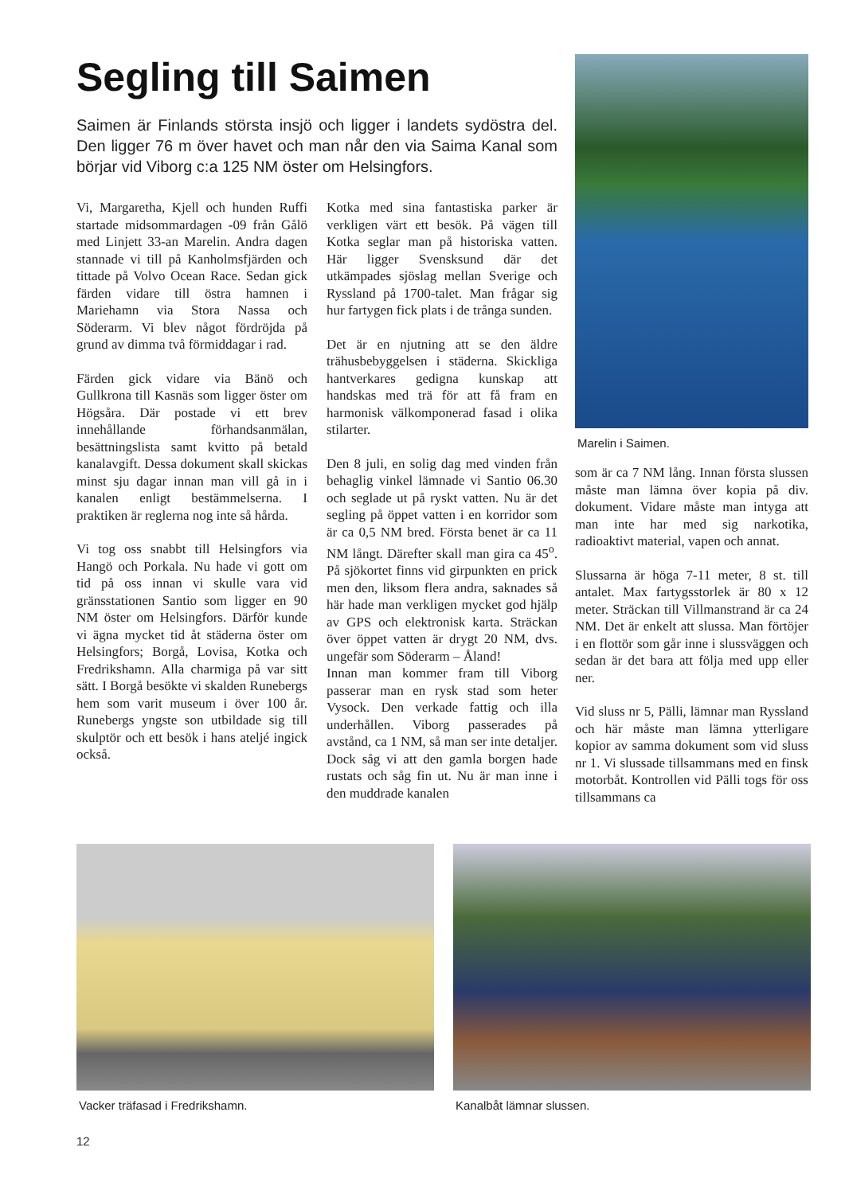Segling till Saimen
Saimen är Finlands största insjö och ligger i landets sydöstra del. Den ligger 76 m över havet och man når den via Saima Kanal som börjar vid Viborg c:a 125 NM öster om Helsingfors.
Vi, Margaretha, Kjell och hunden Ruffi startade midsommardagen -09 från Gålö med Linjett 33-an Marelin. Andra dagen stannade vi till på Kanholmsfjärden och tittade på Volvo Ocean Race. Sedan gick färden vidare till östra hamnen i Mariehamn via Stora Nassa och Söderarm. Vi blev något fördröjda på grund av dimma två förmiddagar i rad.
Färden gick vidare via Bänö och Gullkrona till Kasnäs som ligger öster om Högsåra. Där postade vi ett brev innehållande förhandsanmälan, besättningslista samt kvitto på betald kanalavgift. Dessa dokument skall skickas minst sju dagar innan man vill gå in i kanalen enligt bestämmelserna. I praktiken är reglerna nog inte så hårda.
Vi tog oss snabbt till Helsingfors via Hangö och Porkala. Nu hade vi gott om tid på oss innan vi skulle vara vid gränsstationen Santio som ligger en 90 NM öster om Helsingfors. Därför kunde vi ägna mycket tid åt städerna öster om Helsingfors; Borgå, Lovisa, Kotka och Fredrikshamn. Alla charmiga på var sitt sätt. I Borgå besökte vi skalden Runebergs hem som varit museum i över 100 år. Runebergs yngste son utbildade sig till skulptör och ett besök i hans ateljé ingick också.
Kotka med sina fantastiska parker är verkligen värt ett besök. På vägen till Kotka seglar man på historiska vatten. Här ligger Svensksund där det utkämpades sjöslag mellan Sverige och Ryssland på 1700-talet. Man frågar sig hur fartygen fick plats i de trånga sunden.
Det är en njutning att se den äldre trähusbebyggelsen i städerna. Skickliga hantverkares gedigna kunskap att handskas med trä för att få fram en harmonisk välkomponerad fasad i olika stilarter.
Den 8 juli, en solig dag med vinden från behaglig vinkel lämnade vi Santio 06.30 och seglade ut på ryskt vatten. Nu är det segling på öppet vatten i en korridor som är ca 0,5 NM bred. Första benet är ca 11 NM långt. Därefter skall man gira ca 45<sup>o</sup>. På sjökortet finns vid girpunkten en prick men den, liksom flera andra, saknades så här hade man verkligen mycket god hjälp av GPS och elektronisk karta. Sträckan över öppet vatten är drygt 20 NM, dvs. ungefär som Söderarm – Åland!
Innan man kommer fram till Viborg passerar man en rysk stad som heter Vysock. Den verkade fattig och illa underhållen. Viborg passerades på avstånd, ca 1 NM, så man ser inte detaljer. Dock såg vi att den gamla borgen hade rustats och såg fin ut. Nu är man inne i den muddrade kanalen
Marelin i Saimen.
som är ca 7 NM lång. Innan första slussen måste man lämna över kopia på div. dokument. Vidare måste man intyga att man inte har med sig narkotika, radioaktivt material, vapen och annat.
Slussarna är höga 7-11 meter, 8 st. till antalet. Max fartygsstorlek är 80 x 12 meter. Sträckan till Villmanstrand är ca 24 NM. Det är enkelt att slussa. Man förtöjer i en flottör som går inne i slussväggen och sedan är det bara att följa med upp eller ner.
Vid sluss nr 5, Pälli, lämnar man Ryssland och här måste man lämna ytterligare kopior av samma dokument som vid sluss nr 1. Vi slussade tillsammans med en finsk motorbåt. Kontrollen vid Pälli togs för oss tillsammans ca
Vacker träfasad i Fredrikshamn. Kanalbåt lämnar slussen.
12